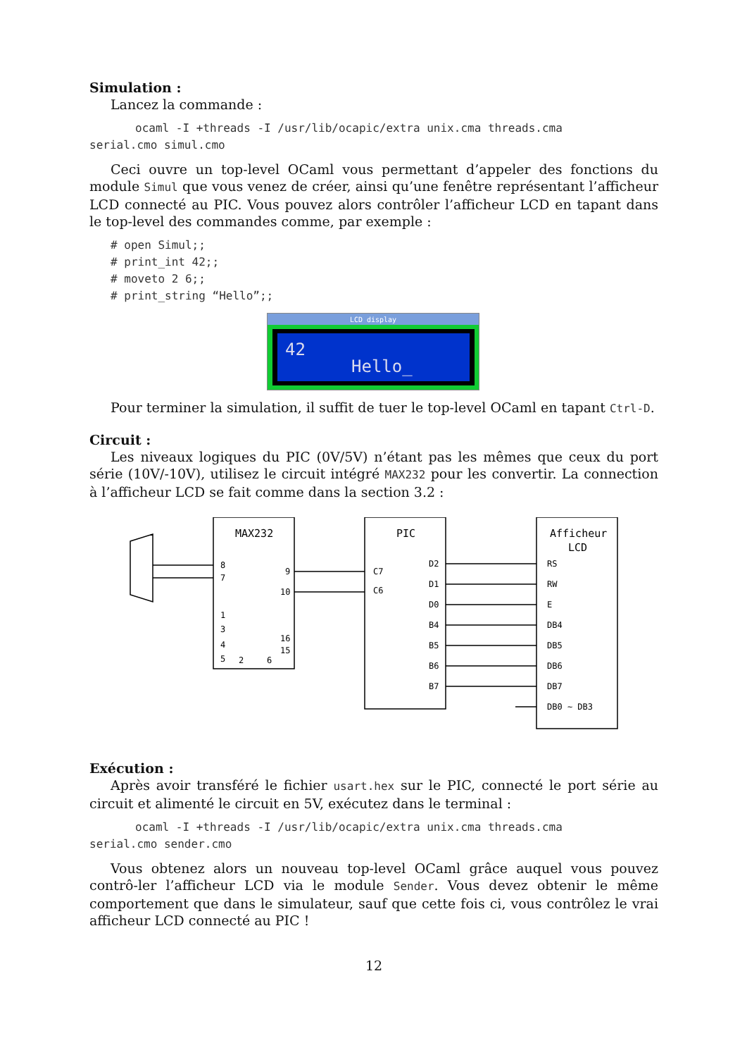Simulation :
Lancez la commande :
ocaml -I +threads -I /usr/lib/ocapic/extra unix.cma threads.cma
serial.cmo simul.cmo
Ceci ouvre un top-level OCaml vous permettant d’appeler des fonctions du module Simul que vous venez de créer, ainsi qu’une fenêtre représentant l’afficheur LCD connecté au PIC. Vous pouvez alors contrôler l’afficheur LCD en tapant dans le top-level des commandes comme, par exemple :
# open Simul;;
# print_int 42;;
# moveto 2 6;;
# print_string “Hello”;;
LCD display
42
Hello_
Pour terminer la simulation, il suffit de tuer le top-level OCaml en tapant Ctrl-D.
Circuit :
Les niveaux logiques du PIC (0V/5V) n’étant pas les mêmes que ceux du port série (10V/-10V), utilisez le circuit intégré MAX232 pour les convertir. La connection à l’afficheur LCD se fait comme dans la section 3.2 :
MAX232
PIC
Afficheur
LCD
8
7
9
10
1
3
4
5
2
6
16
15
C7
C6
D2
D1
D0
B4
B5
B6
B7
RS
RW
E
DB4
DB5
DB6
DB7
DB0 ~ DB3
Exécution :
Après avoir transféré le fichier usart.hex sur le PIC, connecté le port série au circuit et alimenté le circuit en 5V, exécutez dans le terminal :
ocaml -I +threads -I /usr/lib/ocapic/extra unix.cma threads.cma
serial.cmo sender.cmo
Vous obtenez alors un nouveau top-level OCaml grâce auquel vous pouvez contrô-ler l’afficheur LCD via le module Sender. Vous devez obtenir le même comportement que dans le simulateur, sauf que cette fois ci, vous contrôlez le vrai afficheur LCD connecté au PIC !
12